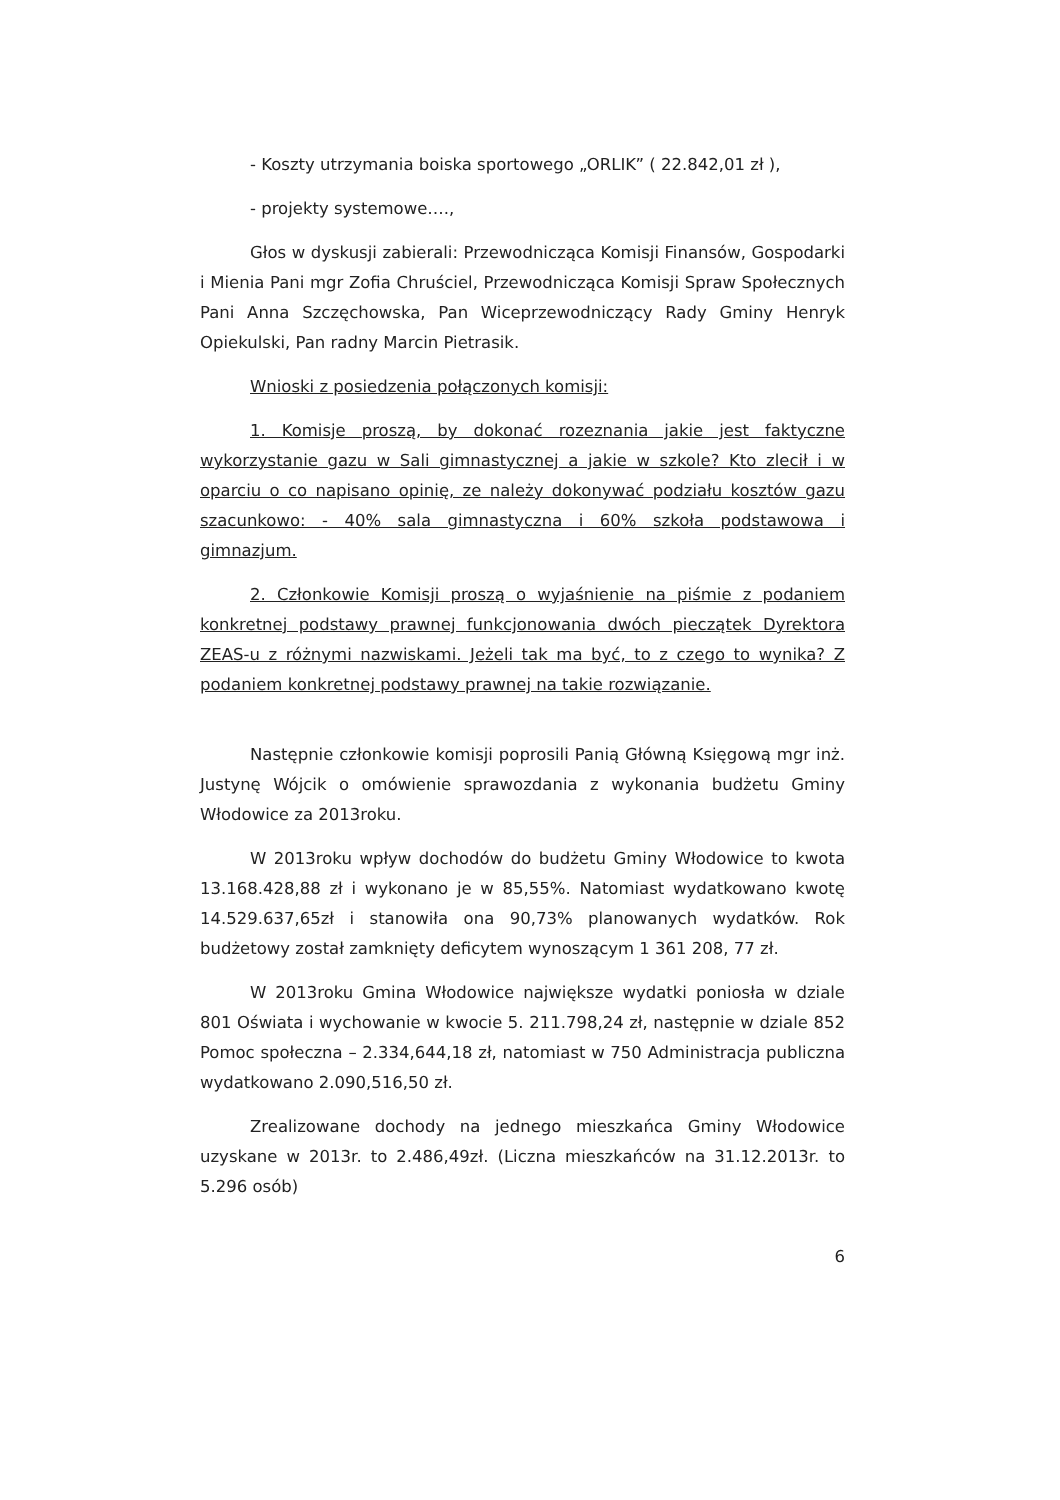- Koszty utrzymania boiska sportowego „ORLIK” ( 22.842,01 zł ),
- projekty systemowe….,
Głos w dyskusji zabierali: Przewodnicząca Komisji Finansów, Gospodarki i Mienia Pani mgr Zofia Chruściel, Przewodnicząca Komisji Spraw Społecznych Pani Anna Szczęchowska, Pan Wiceprzewodniczący Rady Gminy Henryk Opiekulski, Pan radny Marcin Pietrasik.
Wnioski z posiedzenia połączonych komisji:
1. Komisje proszą, by dokonać rozeznania jakie jest faktyczne wykorzystanie gazu w Sali gimnastycznej a jakie w szkole? Kto zlecił i w oparciu o co napisano opinię, ze należy dokonywać podziału kosztów gazu szacunkowo: - 40% sala gimnastyczna i 60% szkoła podstawowa i gimnazjum.
2. Członkowie Komisji proszą o wyjaśnienie na piśmie z podaniem konkretnej podstawy prawnej funkcjonowania dwóch pieczątek Dyrektora ZEAS-u z różnymi nazwiskami. Jeżeli tak ma być, to z czego to wynika? Z podaniem konkretnej podstawy prawnej na takie rozwiązanie.
Następnie członkowie komisji poprosili Panią Główną Księgową mgr inż. Justynę Wójcik o omówienie sprawozdania z wykonania budżetu Gminy Włodowice za 2013roku.
W 2013roku wpływ dochodów do budżetu Gminy Włodowice to kwota 13.168.428,88 zł i wykonano je w 85,55%. Natomiast wydatkowano kwotę 14.529.637,65zł i stanowiła ona 90,73% planowanych wydatków. Rok budżetowy został zamknięty deficytem wynoszącym 1 361 208, 77 zł.
W 2013roku Gmina Włodowice największe wydatki poniosła w dziale 801 Oświata i wychowanie w kwocie 5. 211.798,24 zł, następnie w dziale 852 Pomoc społeczna – 2.334,644,18 zł, natomiast w 750 Administracja publiczna wydatkowano 2.090,516,50 zł.
Zrealizowane dochody na jednego mieszkańca Gminy Włodowice uzyskane w 2013r. to 2.486,49zł. (Liczna mieszkańców na 31.12.2013r. to 5.296 osób)
6